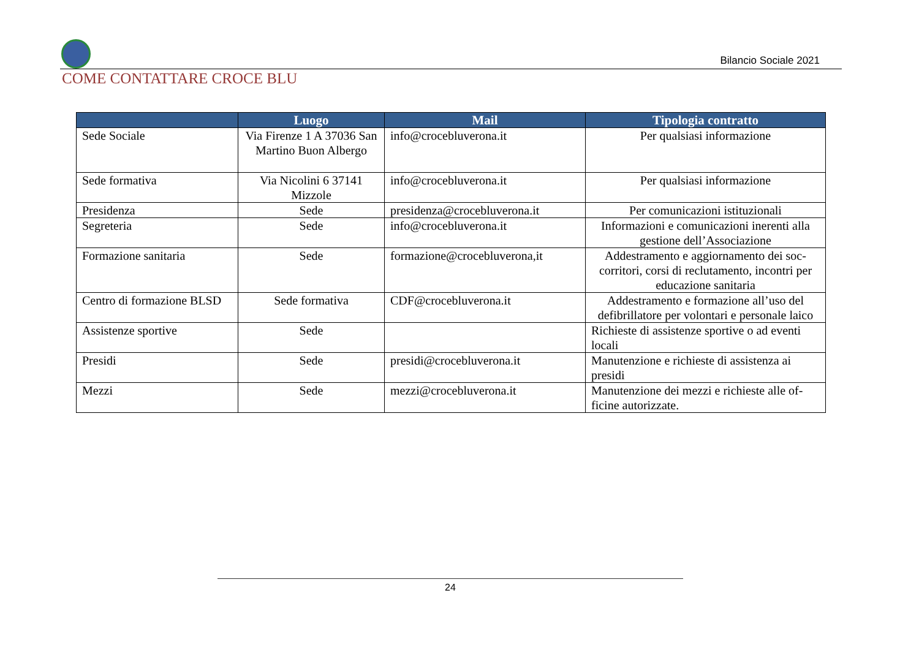Bilancio Sociale 2021
COME CONTATTARE CROCE BLU
| | Luogo | Mail | Tipologia contratto |
| --- | --- | --- | --- |
| Sede Sociale | Via Firenze 1 A 37036 San Martino Buon Albergo | info@crocebluverona.it | Per qualsiasi informazione |
| Sede formativa | Via Nicolini 6 37141 Mizzole | info@crocebluverona.it | Per qualsiasi informazione |
| Presidenza | Sede | presidenza@crocebluverona.it | Per comunicazioni istituzionali |
| Segreteria | Sede | info@crocebluverona.it | Informazioni e comunicazioni inerenti alla gestione dell’Associazione |
| Formazione sanitaria | Sede | formazione@crocebluverona,it | Addestramento e aggiornamento dei soc-corritori, corsi di reclutamento, incontri per educazione sanitaria |
| Centro di formazione BLSD | Sede formativa | CDF@crocebluverona.it | Addestramento e formazione all’uso del defibrillatore per volontari e personale laico |
| Assistenze sportive | Sede | | Richieste di assistenze sportive o ad eventi locali |
| Presidi | Sede | presidi@crocebluverona.it | Manutenzione e richieste di assistenza ai presidi |
| Mezzi | Sede | mezzi@crocebluverona.it | Manutenzione dei mezzi e richieste alle of-ficine autorizzate. |
24